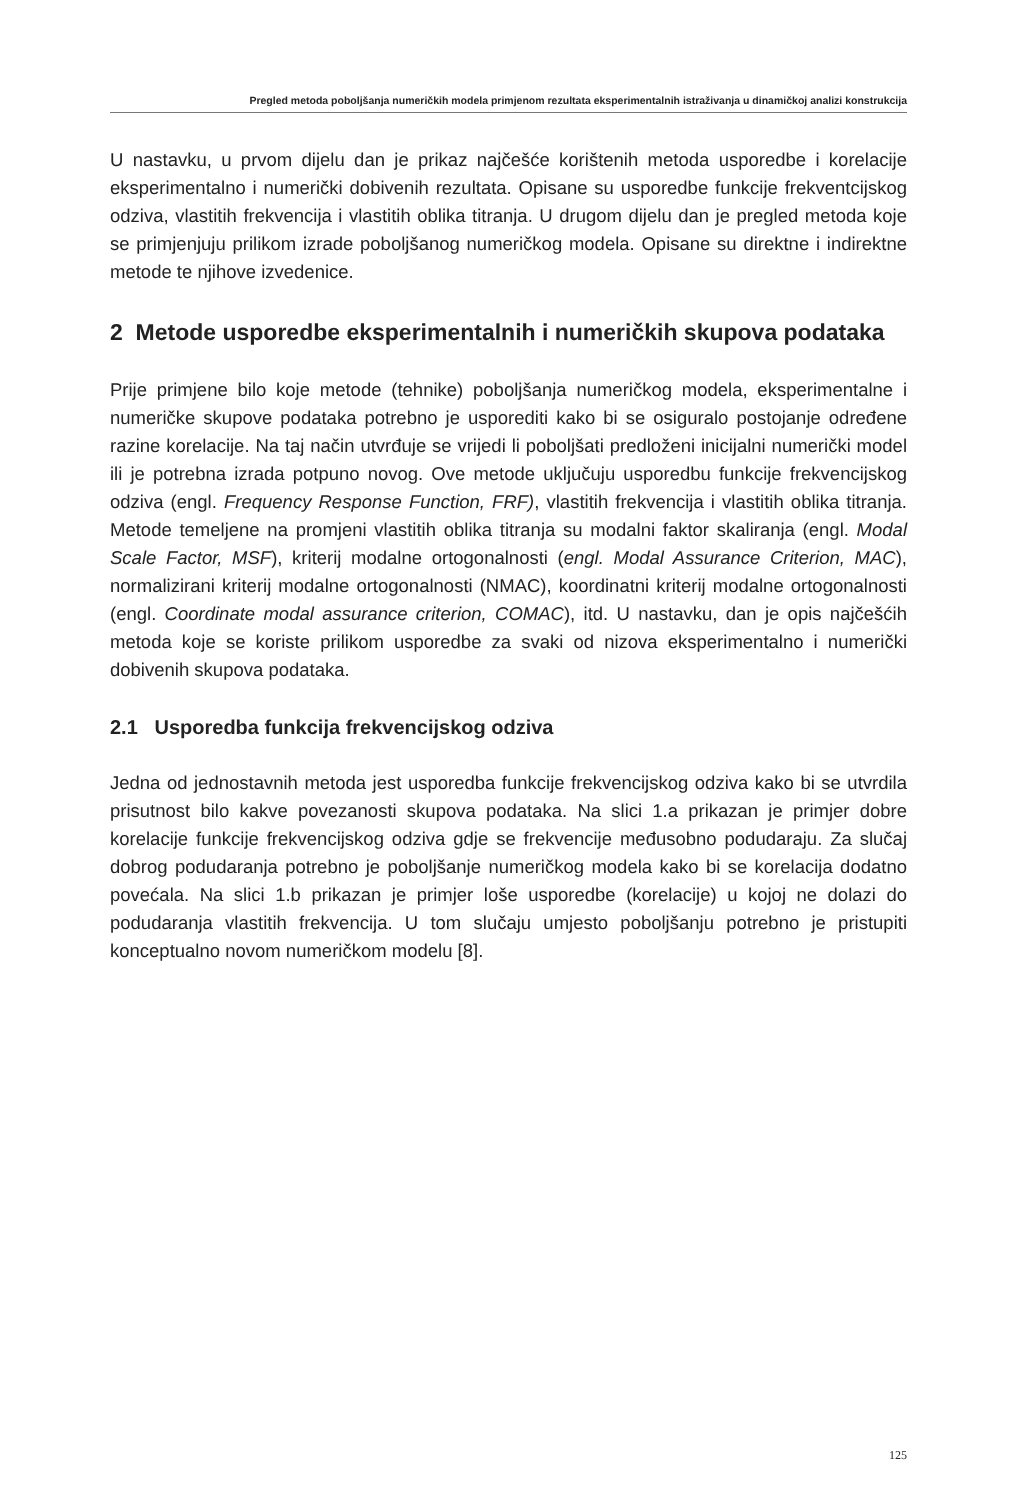Pregled metoda poboljšanja numeričkih modela primjenom rezultata eksperimentalnih istraživanja u dinamičkoj analizi konstrukcija
U nastavku, u prvom dijelu dan je prikaz najčešće korištenih metoda usporedbe i korelacije eksperimentalno i numerički dobivenih rezultata. Opisane su usporedbe funkcije frekventcijskog odziva, vlastitih frekvencija i vlastitih oblika titranja. U drugom dijelu dan je pregled metoda koje se primjenjuju prilikom izrade poboljšanog numeričkog modela. Opisane su direktne i indirektne metode te njihove izvedenice.
2 Metode usporedbe eksperimentalnih i numeričkih skupova podataka
Prije primjene bilo koje metode (tehnike) poboljšanja numeričkog modela, eksperimentalne i numeričke skupove podataka potrebno je usporediti kako bi se osiguralo postojanje određene razine korelacije. Na taj način utvrđuje se vrijedi li poboljšati predloženi inicijalni numerički model ili je potrebna izrada potpuno novog. Ove metode uključuju usporedbu funkcije frekvencijskog odziva (engl. Frequency Response Function, FRF), vlastitih frekvencija i vlastitih oblika titranja. Metode temeljene na promjeni vlastitih oblika titranja su modalni faktor skaliranja (engl. Modal Scale Factor, MSF), kriterij modalne ortogonalnosti (engl. Modal Assurance Criterion, MAC), normalizirani kriterij modalne ortogonalnosti (NMAC), koordinatni kriterij modalne ortogonalnosti (engl. Coordinate modal assurance criterion, COMAC), itd. U nastavku, dan je opis najčešćih metoda koje se koriste prilikom usporedbe za svaki od nizova eksperimentalno i numerički dobivenih skupova podataka.
2.1 Usporedba funkcija frekvencijskog odziva
Jedna od jednostavnih metoda jest usporedba funkcije frekvencijskog odziva kako bi se utvrdila prisutnost bilo kakve povezanosti skupova podataka. Na slici 1.a prikazan je primjer dobre korelacije funkcije frekvencijskog odziva gdje se frekvencije međusobno podudaraju. Za slučaj dobrog podudaranja potrebno je poboljšanje numeričkog modela kako bi se korelacija dodatno povećala. Na slici 1.b prikazan je primjer loše usporedbe (korelacije) u kojoj ne dolazi do podudaranja vlastitih frekvencija. U tom slučaju umjesto poboljšanju potrebno je pristupiti konceptualno novom numeričkom modelu [8].
125